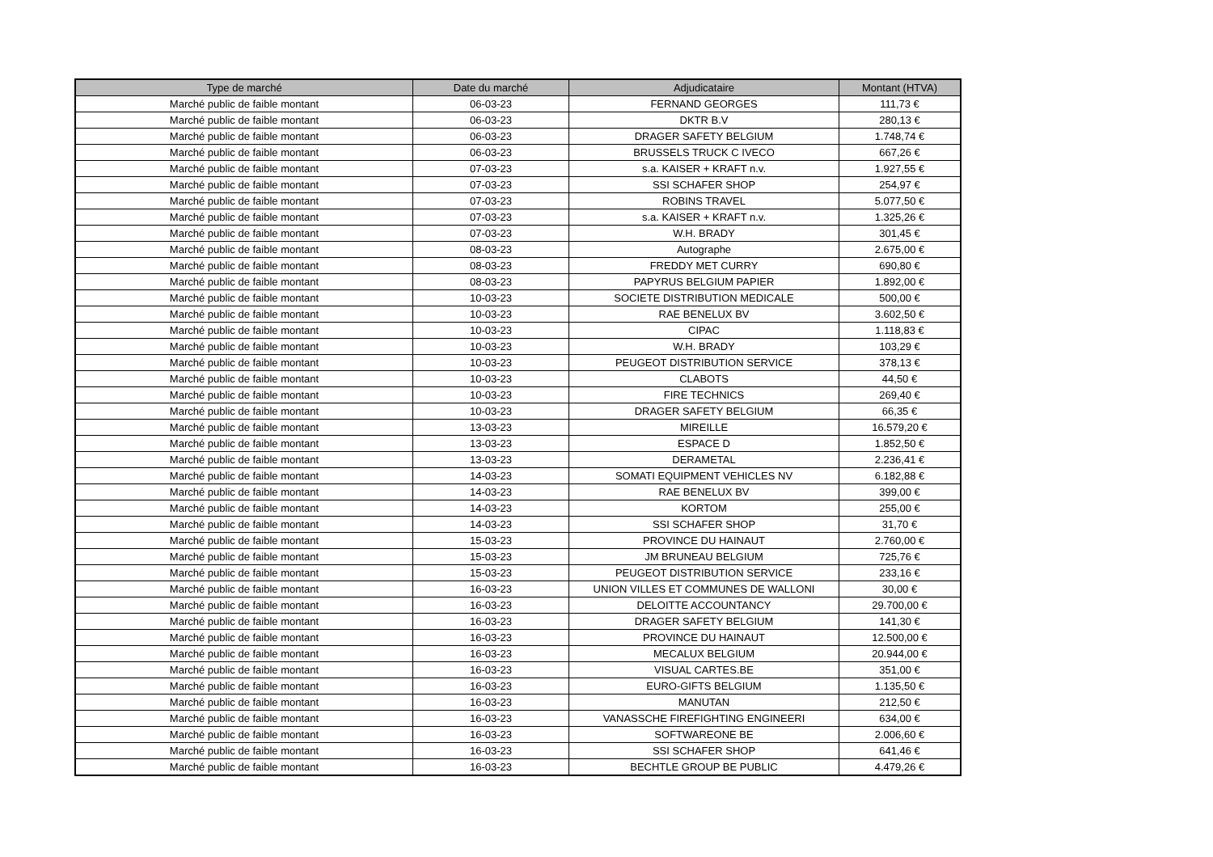| Type de marché | Date du marché | Adjudicataire | Montant (HTVA) |
| --- | --- | --- | --- |
| Marché public de faible montant | 06-03-23 | FERNAND GEORGES | 111,73 € |
| Marché public de faible montant | 06-03-23 | DKTR B.V | 280,13 € |
| Marché public de faible montant | 06-03-23 | DRAGER SAFETY BELGIUM | 1.748,74 € |
| Marché public de faible montant | 06-03-23 | BRUSSELS TRUCK C IVECO | 667,26 € |
| Marché public de faible montant | 07-03-23 | s.a. KAISER + KRAFT n.v. | 1.927,55 € |
| Marché public de faible montant | 07-03-23 | SSI SCHAFER SHOP | 254,97 € |
| Marché public de faible montant | 07-03-23 | ROBINS TRAVEL | 5.077,50 € |
| Marché public de faible montant | 07-03-23 | s.a. KAISER + KRAFT n.v. | 1.325,26 € |
| Marché public de faible montant | 07-03-23 | W.H. BRADY | 301,45 € |
| Marché public de faible montant | 08-03-23 | Autographe | 2.675,00 € |
| Marché public de faible montant | 08-03-23 | FREDDY MET CURRY | 690,80 € |
| Marché public de faible montant | 08-03-23 | PAPYRUS BELGIUM PAPIER | 1.892,00 € |
| Marché public de faible montant | 10-03-23 | SOCIETE DISTRIBUTION MEDICALE | 500,00 € |
| Marché public de faible montant | 10-03-23 | RAE BENELUX BV | 3.602,50 € |
| Marché public de faible montant | 10-03-23 | CIPAC | 1.118,83 € |
| Marché public de faible montant | 10-03-23 | W.H. BRADY | 103,29 € |
| Marché public de faible montant | 10-03-23 | PEUGEOT DISTRIBUTION SERVICE | 378,13 € |
| Marché public de faible montant | 10-03-23 | CLABOTS | 44,50 € |
| Marché public de faible montant | 10-03-23 | FIRE TECHNICS | 269,40 € |
| Marché public de faible montant | 10-03-23 | DRAGER SAFETY BELGIUM | 66,35 € |
| Marché public de faible montant | 13-03-23 | MIREILLE | 16.579,20 € |
| Marché public de faible montant | 13-03-23 | ESPACE D | 1.852,50 € |
| Marché public de faible montant | 13-03-23 | DERAMETAL | 2.236,41 € |
| Marché public de faible montant | 14-03-23 | SOMATI EQUIPMENT VEHICLES NV | 6.182,88 € |
| Marché public de faible montant | 14-03-23 | RAE BENELUX BV | 399,00 € |
| Marché public de faible montant | 14-03-23 | KORTOM | 255,00 € |
| Marché public de faible montant | 14-03-23 | SSI SCHAFER SHOP | 31,70 € |
| Marché public de faible montant | 15-03-23 | PROVINCE DU HAINAUT | 2.760,00 € |
| Marché public de faible montant | 15-03-23 | JM BRUNEAU BELGIUM | 725,76 € |
| Marché public de faible montant | 15-03-23 | PEUGEOT DISTRIBUTION SERVICE | 233,16 € |
| Marché public de faible montant | 16-03-23 | UNION VILLES ET COMMUNES DE WALLONI | 30,00 € |
| Marché public de faible montant | 16-03-23 | DELOITTE ACCOUNTANCY | 29.700,00 € |
| Marché public de faible montant | 16-03-23 | DRAGER SAFETY BELGIUM | 141,30 € |
| Marché public de faible montant | 16-03-23 | PROVINCE DU HAINAUT | 12.500,00 € |
| Marché public de faible montant | 16-03-23 | MECALUX BELGIUM | 20.944,00 € |
| Marché public de faible montant | 16-03-23 | VISUAL CARTES.BE | 351,00 € |
| Marché public de faible montant | 16-03-23 | EURO-GIFTS BELGIUM | 1.135,50 € |
| Marché public de faible montant | 16-03-23 | MANUTAN | 212,50 € |
| Marché public de faible montant | 16-03-23 | VANASSCHE FIREFIGHTING ENGINEERI | 634,00 € |
| Marché public de faible montant | 16-03-23 | SOFTWAREONE BE | 2.006,60 € |
| Marché public de faible montant | 16-03-23 | SSI SCHAFER SHOP | 641,46 € |
| Marché public de faible montant | 16-03-23 | BECHTLE GROUP BE PUBLIC | 4.479,26 € |